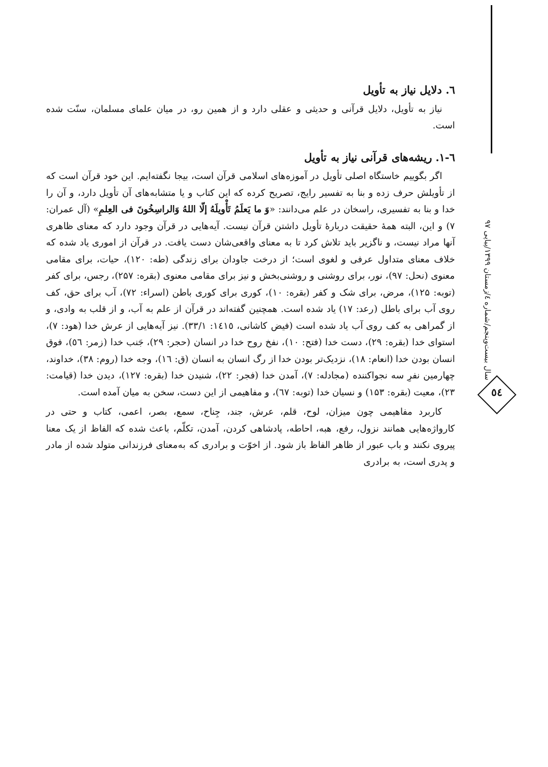٦. دلایل نیاز به تأویل
نیاز به تأویل، دلایل قرآنی و حدیثی و عقلی دارد و از همین رو، در میان علمای مسلمان، سنّت شده است.
٦-١. ریشه‌های قرآنی نیاز به تأویل
اگر بگوییم خاستگاه اصلی تأویل در آموزه‌های اسلامی قرآن است، بیجا نگفته‌ایم. این خود قرآن است که از تأویلش حرف زده و بنا به تفسیر رایج، تصریح کرده که این کتاب و یا متشابه‌های آن تأویل دارد، و آن را خدا و بنا به تفسیری، راسخان در علم می‌دانند: «وَ ما یَعلَمُ تَأْویلَهُ إلّا اللهُ وَالراسِخُونَ فی العِلمِ» (آل عمران: ۷) و این، البته همهٔ حقیقت دربارهٔ تأویل داشتن قرآن نیست. آیه‌هایی در قرآن وجود دارد که معنای ظاهری آنها مراد نیست، و ناگزیر باید تلاش کرد تا به معنای واقعی‌شان دست یافت. در قرآن از اموری یاد شده که خلاف معنای متداول عرفی و لغوی است؛ از درخت جاودان برای زندگی (طه: ۱۲۰)، حیات، برای مقامی معنوی (نحل: ۹۷)، نور، برای روشنی و روشنی‌بخش و نیز برای مقامی معنوی (بقره: ۲۵۷)، رجس، برای کفر (توبه: ۱۲۵)، مرض، برای شک و کفر (بقره: ۱۰)، کوری برای کوری باطن (اسراء: ۷۲)، آب برای حق، کف روی آب برای باطل (رعد: ۱۷) یاد شده است. همچنین گفته‌اند در قرآن از علم به آب، و از قلب به وادی، و از گمراهی به کف روی آب یاد شده است (فیض کاشانی، ١٤١٥: ٣٣/١). نیز آیه‌هایی از عرش خدا (هود: ۷)، استوای خدا (بقره: ۲۹)، دست خدا (فتح: ۱۰)، نفخ روح خدا در انسان (حجر: ۲۹)، جَنب خدا (زمر: ٥٦)، فوق انسان بودن خدا (انعام: ۱۸)، نزدیک‌تر بودن خدا از رگ انسان به انسان (ق: ١٦)، وجه خدا (روم: ۳۸)، خداوند، چهارمین نفرِ سه نجواکننده (مجادله: ۷)، آمدن خدا (فجر: ۲۲)، شنیدن خدا (بقره: ۱۲۷)، دیدن خدا (قیامت: ۲۳)، معیت (بقره: ۱۵۳) و نسیان خدا (توبه: ٦٧)، و مفاهیمی از این دست، سخن به میان آمده است.
کاربرد مفاهیمی چون میزان، لوح، قلم، عرش، جند، جِناح، سمع، بصر، اعمی، کتاب و حتی در کارواژه‌هایی همانند نزول، رفع، هبه، احاطه، پادشاهی کردن، آمدن، تکلّم، باعث شده که الفاظ از یک معنا پیروی نکنند و باب عبور از ظاهر الفاظ باز شود. از اخوّت و برادری که به‌معنای فرزندانی متولد شده از مادر و پدری است، به برادری
سال بیست‌وپنجم/شماره ٤/زمستان ١٣٩٩/پیاپی ٩٧
٥٤